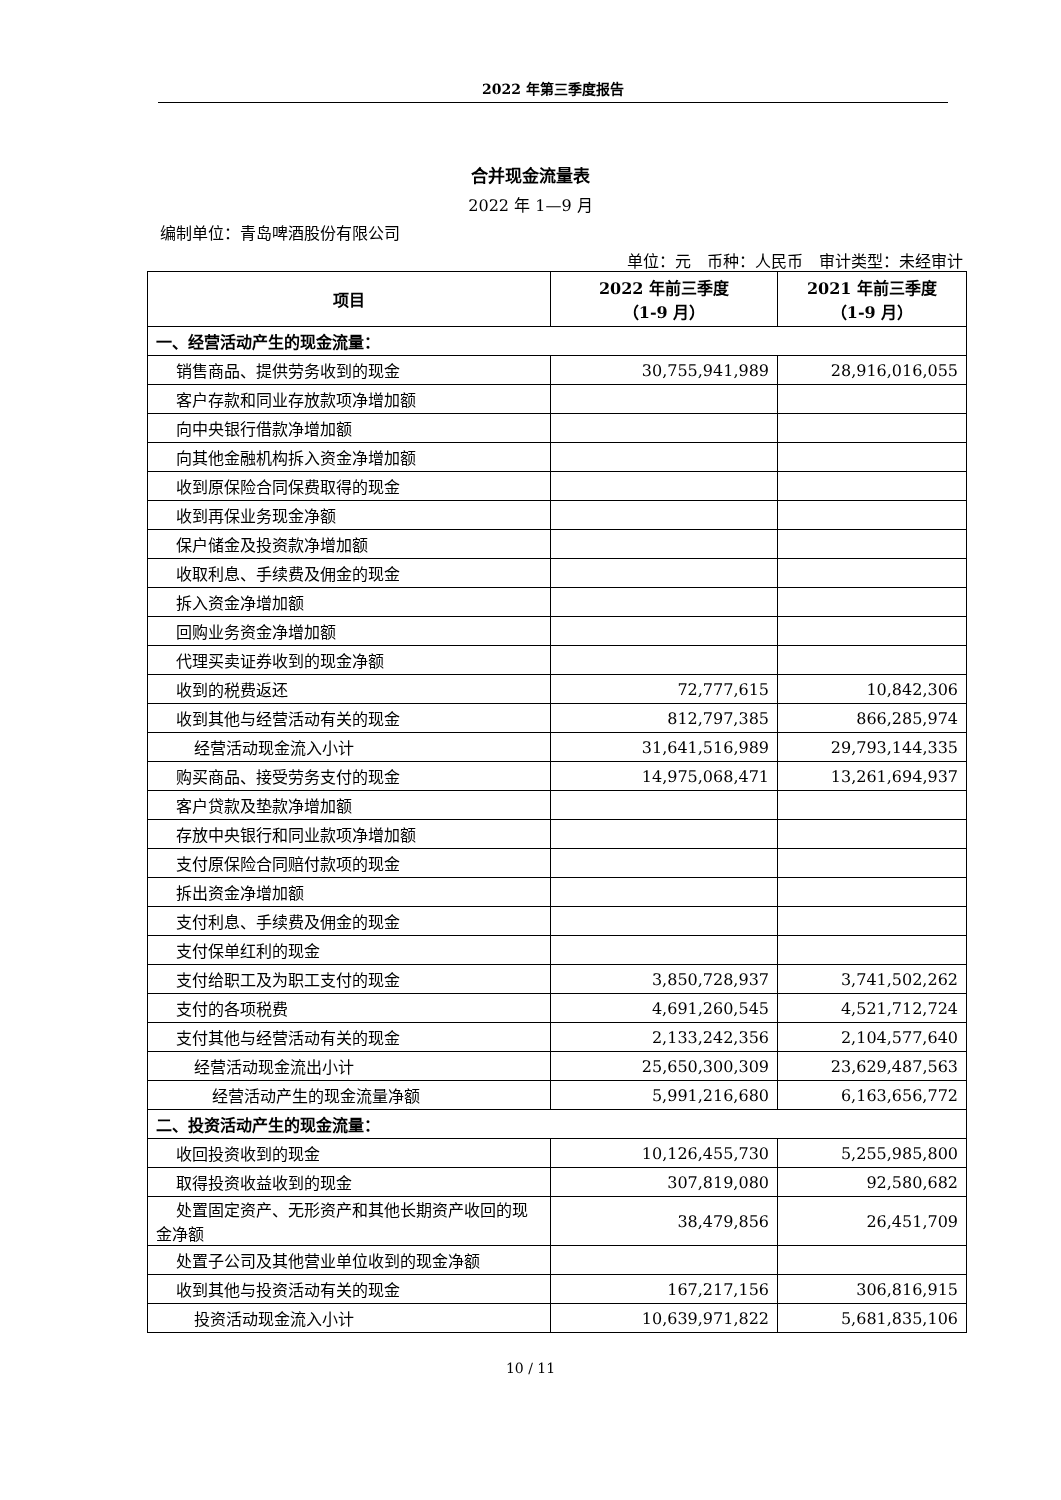2022 年第三季度报告
合并现金流量表
2022 年 1—9 月
编制单位：青岛啤酒股份有限公司
单位：元　币种：人民币　审计类型：未经审计
| 项目 | 2022 年前三季度 （1-9 月） | 2021 年前三季度 （1-9 月） |
| --- | --- | --- |
| 一、经营活动产生的现金流量： | | |
| 销售商品、提供劳务收到的现金 | 30,755,941,989 | 28,916,016,055 |
| 客户存款和同业存放款项净增加额 | | |
| 向中央银行借款净增加额 | | |
| 向其他金融机构拆入资金净增加额 | | |
| 收到原保险合同保费取得的现金 | | |
| 收到再保业务现金净额 | | |
| 保户储金及投资款净增加额 | | |
| 收取利息、手续费及佣金的现金 | | |
| 拆入资金净增加额 | | |
| 回购业务资金净增加额 | | |
| 代理买卖证券收到的现金净额 | | |
| 收到的税费返还 | 72,777,615 | 10,842,306 |
| 收到其他与经营活动有关的现金 | 812,797,385 | 866,285,974 |
| 经营活动现金流入小计 | 31,641,516,989 | 29,793,144,335 |
| 购买商品、接受劳务支付的现金 | 14,975,068,471 | 13,261,694,937 |
| 客户贷款及垫款净增加额 | | |
| 存放中央银行和同业款项净增加额 | | |
| 支付原保险合同赔付款项的现金 | | |
| 拆出资金净增加额 | | |
| 支付利息、手续费及佣金的现金 | | |
| 支付保单红利的现金 | | |
| 支付给职工及为职工支付的现金 | 3,850,728,937 | 3,741,502,262 |
| 支付的各项税费 | 4,691,260,545 | 4,521,712,724 |
| 支付其他与经营活动有关的现金 | 2,133,242,356 | 2,104,577,640 |
| 经营活动现金流出小计 | 25,650,300,309 | 23,629,487,563 |
| 经营活动产生的现金流量净额 | 5,991,216,680 | 6,163,656,772 |
| 二、投资活动产生的现金流量： | | |
| 收回投资收到的现金 | 10,126,455,730 | 5,255,985,800 |
| 取得投资收益收到的现金 | 307,819,080 | 92,580,682 |
| 处置固定资产、无形资产和其他长期资产收回的现金净额 | 38,479,856 | 26,451,709 |
| 处置子公司及其他营业单位收到的现金净额 | | |
| 收到其他与投资活动有关的现金 | 167,217,156 | 306,816,915 |
| 投资活动现金流入小计 | 10,639,971,822 | 5,681,835,106 |
10 / 11